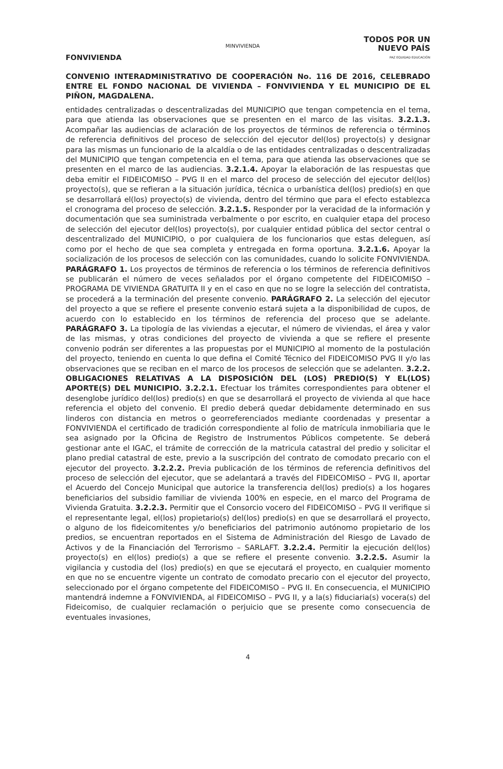FONVIVIENDA
MINVIVIENDA
TODOS POR UN
NUEVO PAÍS
PAZ EQUIDAD EDUCACIÓN
CONVENIO INTERADMINISTRATIVO DE COOPERACIÓN No. 116 DE 2016, CELEBRADO ENTRE EL FONDO NACIONAL DE VIVIENDA – FONVIVIENDA Y EL MUNICIPIO DE EL PIÑON, MAGDALENA.
entidades centralizadas o descentralizadas del MUNICIPIO que tengan competencia en el tema, para que atienda las observaciones que se presenten en el marco de las visitas. 3.2.1.3. Acompañar las audiencias de aclaración de los proyectos de términos de referencia o términos de referencia definitivos del proceso de selección del ejecutor del(los) proyecto(s) y designar para las mismas un funcionario de la alcaldía o de las entidades centralizadas o descentralizadas del MUNICIPIO que tengan competencia en el tema, para que atienda las observaciones que se presenten en el marco de las audiencias. 3.2.1.4. Apoyar la elaboración de las respuestas que deba emitir el FIDEICOMISO – PVG II en el marco del proceso de selección del ejecutor del(los) proyecto(s), que se refieran a la situación jurídica, técnica o urbanística del(los) predio(s) en que se desarrollará el(los) proyecto(s) de vivienda, dentro del término que para el efecto establezca el cronograma del proceso de selección. 3.2.1.5. Responder por la veracidad de la información y documentación que sea suministrada verbalmente o por escrito, en cualquier etapa del proceso de selección del ejecutor del(los) proyecto(s), por cualquier entidad pública del sector central o descentralizado del MUNICIPIO, o por cualquiera de los funcionarios que estas deleguen, así como por el hecho de que sea completa y entregada en forma oportuna. 3.2.1.6. Apoyar la socialización de los procesos de selección con las comunidades, cuando lo solicite FONVIVIENDA. PARÁGRAFO 1. Los proyectos de términos de referencia o los términos de referencia definitivos se publicarán el número de veces señalados por el órgano competente del FIDEICOMISO – PROGRAMA DE VIVIENDA GRATUITA II y en el caso en que no se logre la selección del contratista, se procederá a la terminación del presente convenio. PARÁGRAFO 2. La selección del ejecutor del proyecto a que se refiere el presente convenio estará sujeta a la disponibilidad de cupos, de acuerdo con lo establecido en los términos de referencia del proceso que se adelante. PARÁGRAFO 3. La tipología de las viviendas a ejecutar, el número de viviendas, el área y valor de las mismas, y otras condiciones del proyecto de vivienda a que se refiere el presente convenio podrán ser diferentes a las propuestas por el MUNICIPIO al momento de la postulación del proyecto, teniendo en cuenta lo que defina el Comité Técnico del FIDEICOMISO PVG II y/o las observaciones que se reciban en el marco de los procesos de selección que se adelanten. 3.2.2. OBLIGACIONES RELATIVAS A LA DISPOSICIÓN DEL (LOS) PREDIO(S) Y EL(LOS) APORTE(S) DEL MUNICIPIO. 3.2.2.1. Efectuar los trámites correspondientes para obtener el desenglobe jurídico del(los) predio(s) en que se desarrollará el proyecto de vivienda al que hace referencia el objeto del convenio. El predio deberá quedar debidamente determinado en sus linderos con distancia en metros o georreferenciados mediante coordenadas y presentar a FONVIVIENDA el certificado de tradición correspondiente al folio de matrícula inmobiliaria que le sea asignado por la Oficina de Registro de Instrumentos Públicos competente. Se deberá gestionar ante el IGAC, el trámite de corrección de la matricula catastral del predio y solicitar el plano predial catastral de este, previo a la suscripción del contrato de comodato precario con el ejecutor del proyecto. 3.2.2.2. Previa publicación de los términos de referencia definitivos del proceso de selección del ejecutor, que se adelantará a través del FIDEICOMISO – PVG II, aportar el Acuerdo del Concejo Municipal que autorice la transferencia del(los) predio(s) a los hogares beneficiarios del subsidio familiar de vivienda 100% en especie, en el marco del Programa de Vivienda Gratuita. 3.2.2.3. Permitir que el Consorcio vocero del FIDEICOMISO – PVG II verifique si el representante legal, el(los) propietario(s) del(los) predio(s) en que se desarrollará el proyecto, o alguno de los fideicomitentes y/o beneficiarios del patrimonio autónomo propietario de los predios, se encuentran reportados en el Sistema de Administración del Riesgo de Lavado de Activos y de la Financiación del Terrorismo – SARLAFT. 3.2.2.4. Permitir la ejecución del(los) proyecto(s) en el(los) predio(s) a que se refiere el presente convenio. 3.2.2.5. Asumir la vigilancia y custodia del (los) predio(s) en que se ejecutará el proyecto, en cualquier momento en que no se encuentre vigente un contrato de comodato precario con el ejecutor del proyecto, seleccionado por el órgano competente del FIDEICOMISO – PVG II. En consecuencia, el MUNICIPIO mantendrá indemne a FONVIVIENDA, al FIDEICOMISO – PVG II, y a la(s) fiduciaria(s) vocera(s) del Fideicomiso, de cualquier reclamación o perjuicio que se presente como consecuencia de eventuales invasiones,
4